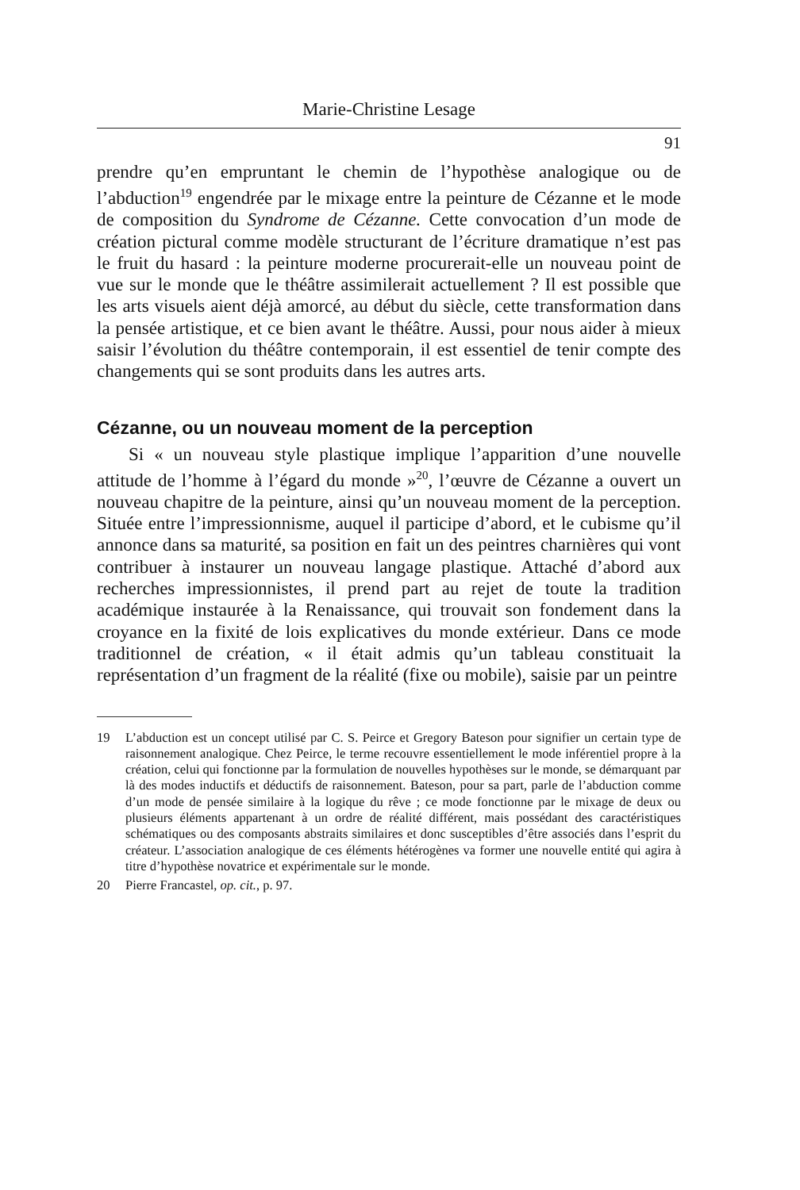Marie-Christine Lesage
91
prendre qu’en empruntant le chemin de l’hypothèse analogique ou de l’abduction<sup>19</sup> engendrée par le mixage entre la peinture de Cézanne et le mode de composition du Syndrome de Cézanne. Cette convocation d’un mode de création pictural comme modèle structurant de l’écriture dramatique n’est pas le fruit du hasard : la peinture moderne procurerait-elle un nouveau point de vue sur le monde que le théâtre assimilerait actuellement ? Il est possible que les arts visuels aient déjà amorcé, au début du siècle, cette transformation dans la pensée artistique, et ce bien avant le théâtre. Aussi, pour nous aider à mieux saisir l’évolution du théâtre contemporain, il est essentiel de tenir compte des changements qui se sont produits dans les autres arts.
Cézanne, ou un nouveau moment de la perception
Si « un nouveau style plastique implique l’apparition d’une nouvelle attitude de l’homme à l’égard du monde »<sup>20</sup>, l’œuvre de Cézanne a ouvert un nouveau chapitre de la peinture, ainsi qu’un nouveau moment de la perception. Située entre l’impressionnisme, auquel il participe d’abord, et le cubisme qu’il annonce dans sa maturité, sa position en fait un des peintres charnières qui vont contribuer à instaurer un nouveau langage plastique. Attaché d’abord aux recherches impressionnistes, il prend part au rejet de toute la tradition académique instaurée à la Renaissance, qui trouvait son fondement dans la croyance en la fixité de lois explicatives du monde extérieur. Dans ce mode traditionnel de création, « il était admis qu’un tableau constituait la représentation d’un fragment de la réalité (fixe ou mobile), saisie par un peintre
19 L’abduction est un concept utilisé par C. S. Peirce et Gregory Bateson pour signifier un certain type de raisonnement analogique. Chez Peirce, le terme recouvre essentiellement le mode inférentiel propre à la création, celui qui fonctionne par la formulation de nouvelles hypothèses sur le monde, se démarquant par là des modes inductifs et déductifs de raisonnement. Bateson, pour sa part, parle de l’abduction comme d’un mode de pensée similaire à la logique du rêve ; ce mode fonctionne par le mixage de deux ou plusieurs éléments appartenant à un ordre de réalité différent, mais possédant des caractéristiques schématiques ou des composants abstraits similaires et donc susceptibles d’être associés dans l’esprit du créateur. L’association analogique de ces éléments hétérogènes va former une nouvelle entité qui agira à titre d’hypothèse novatrice et expérimentale sur le monde.
20 Pierre Francastel, op. cit., p. 97.